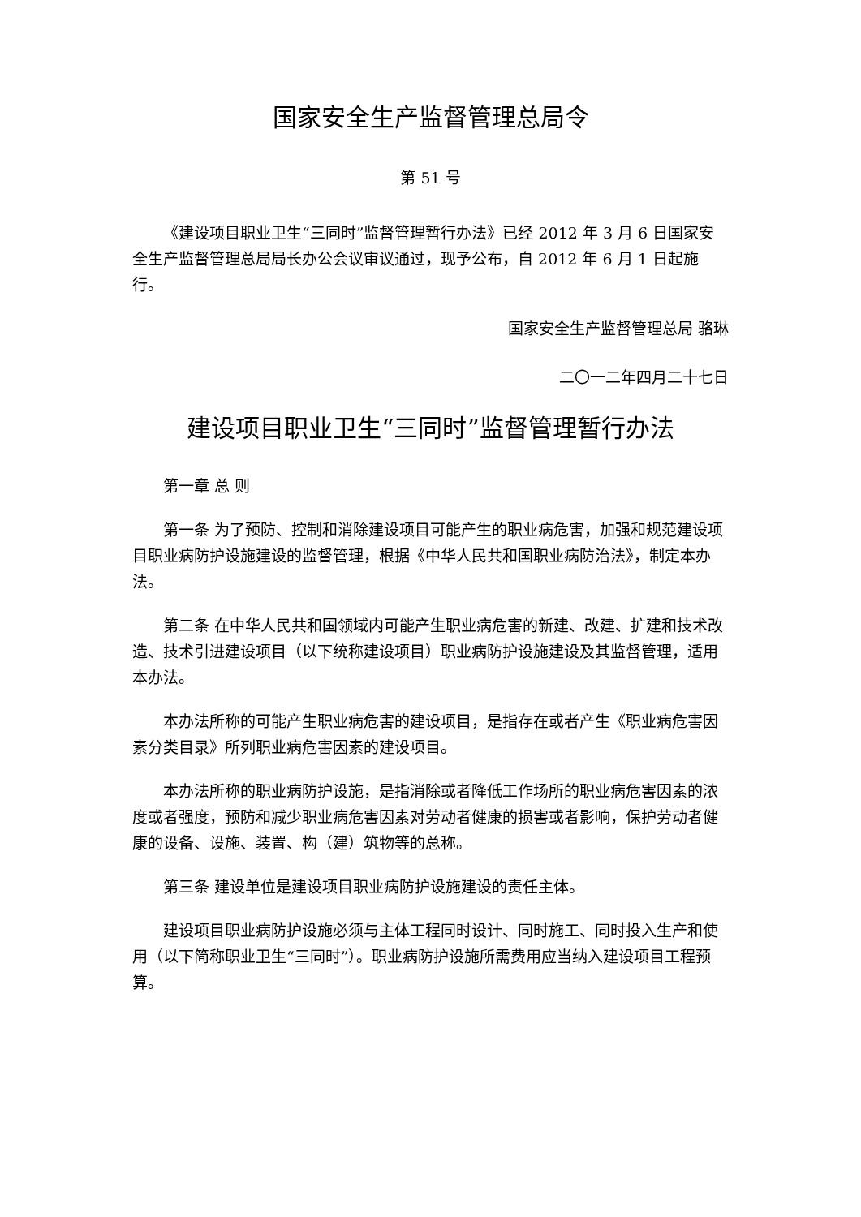国家安全生产监督管理总局令
第 51 号
《建设项目职业卫生“三同时”监督管理暂行办法》已经 2012 年 3 月 6 日国家安全生产监督管理总局局长办公会议审议通过，现予公布，自 2012 年 6 月 1 日起施行。
国家安全生产监督管理总局 骆琳
二〇一二年四月二十七日
建设项目职业卫生“三同时”监督管理暂行办法
第一章 总 则
第一条 为了预防、控制和消除建设项目可能产生的职业病危害，加强和规范建设项目职业病防护设施建设的监督管理，根据《中华人民共和国职业病防治法》，制定本办法。
第二条 在中华人民共和国领域内可能产生职业病危害的新建、改建、扩建和技术改造、技术引进建设项目（以下统称建设项目）职业病防护设施建设及其监督管理，适用本办法。
本办法所称的可能产生职业病危害的建设项目，是指存在或者产生《职业病危害因素分类目录》所列职业病危害因素的建设项目。
本办法所称的职业病防护设施，是指消除或者降低工作场所的职业病危害因素的浓度或者强度，预防和减少职业病危害因素对劳动者健康的损害或者影响，保护劳动者健康的设备、设施、装置、构（建）筑物等的总称。
第三条 建设单位是建设项目职业病防护设施建设的责任主体。
建设项目职业病防护设施必须与主体工程同时设计、同时施工、同时投入生产和使用（以下简称职业卫生“三同时”）。职业病防护设施所需费用应当纳入建设项目工程预算。